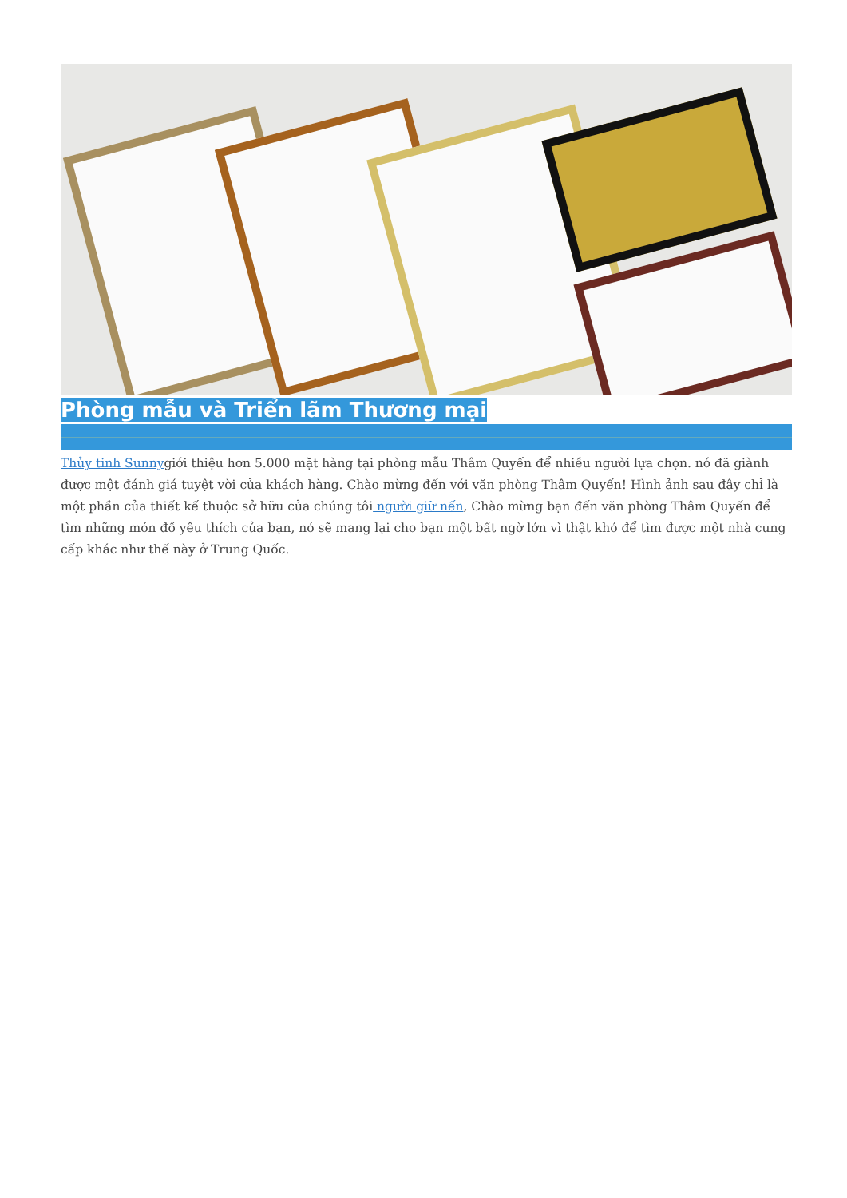Phòng mẫu và Triển lãm Thương mại
Thủy tinh Sunnygiới thiệu hơn 5.000 mặt hàng tại phòng mẫu Thâm Quyến để nhiều người lựa chọn. nó đã giành được một đánh giá tuyệt vời của khách hàng. Chào mừng đến với văn phòng Thâm Quyến! Hình ảnh sau đây chỉ là một phần của thiết kế thuộc sở hữu của chúng tôi người giữ nến, Chào mừng bạn đến văn phòng Thâm Quyến để tìm những món đồ yêu thích của bạn, nó sẽ mang lại cho bạn một bất ngờ lớn vì thật khó để tìm được một nhà cung cấp khác như thế này ở Trung Quốc.